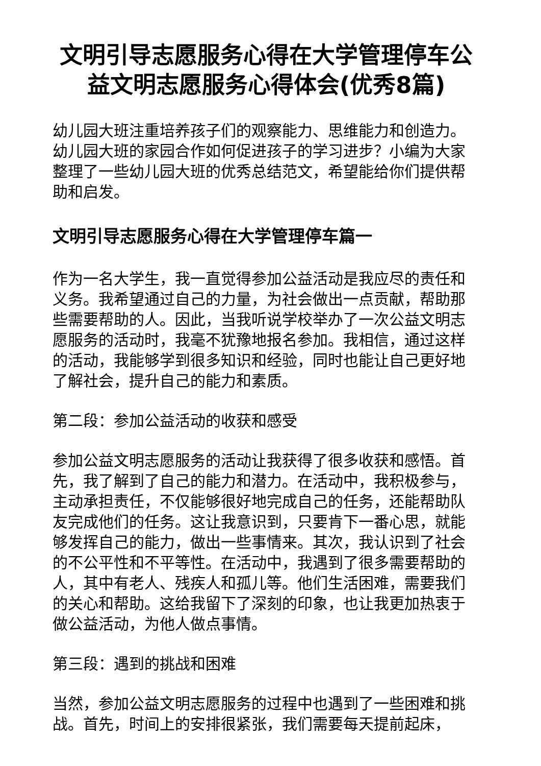文明引导志愿服务心得在大学管理停车公益文明志愿服务心得体会(优秀8篇)
幼儿园大班注重培养孩子们的观察能力、思维能力和创造力。幼儿园大班的家园合作如何促进孩子的学习进步？小编为大家整理了一些幼儿园大班的优秀总结范文，希望能给你们提供帮助和启发。
文明引导志愿服务心得在大学管理停车篇一
作为一名大学生，我一直觉得参加公益活动是我应尽的责任和义务。我希望通过自己的力量，为社会做出一点贡献，帮助那些需要帮助的人。因此，当我听说学校举办了一次公益文明志愿服务的活动时，我毫不犹豫地报名参加。我相信，通过这样的活动，我能够学到很多知识和经验，同时也能让自己更好地了解社会，提升自己的能力和素质。
第二段：参加公益活动的收获和感受
参加公益文明志愿服务的活动让我获得了很多收获和感悟。首先，我了解到了自己的能力和潜力。在活动中，我积极参与，主动承担责任，不仅能够很好地完成自己的任务，还能帮助队友完成他们的任务。这让我意识到，只要肯下一番心思，就能够发挥自己的能力，做出一些事情来。其次，我认识到了社会的不公平性和不平等性。在活动中，我遇到了很多需要帮助的人，其中有老人、残疾人和孤儿等。他们生活困难，需要我们的关心和帮助。这给我留下了深刻的印象，也让我更加热衷于做公益活动，为他人做点事情。
第三段：遇到的挑战和困难
当然，参加公益文明志愿服务的过程中也遇到了一些困难和挑战。首先，时间上的安排很紧张，我们需要每天提前起床，